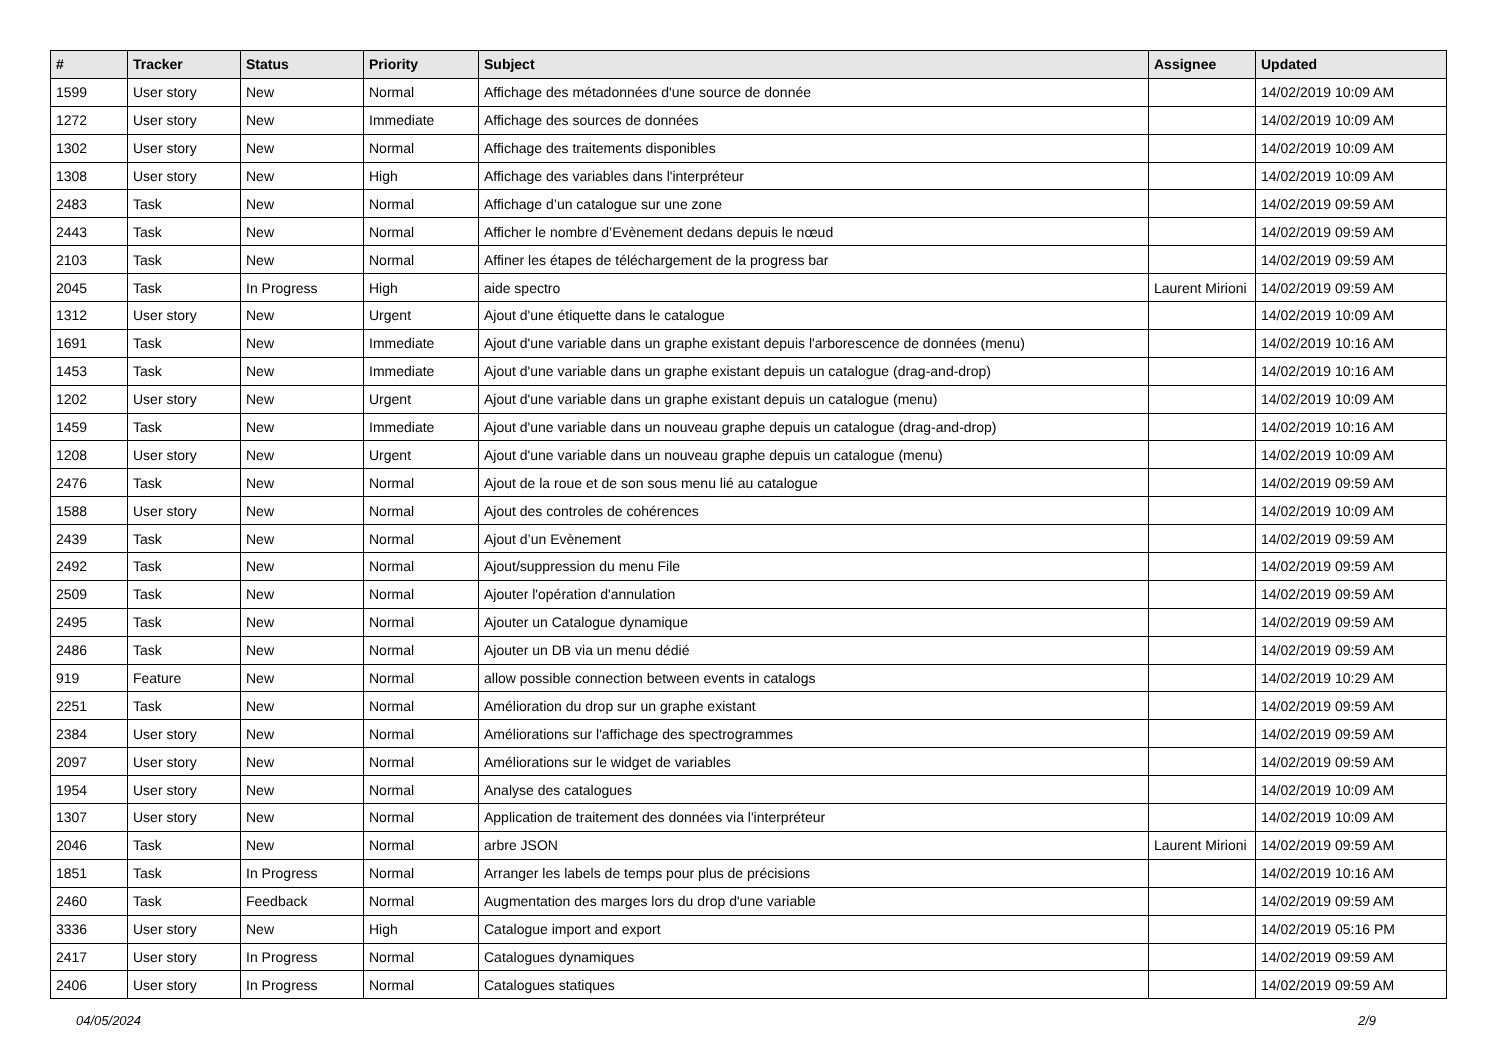| # | Tracker | Status | Priority | Subject | Assignee | Updated |
| --- | --- | --- | --- | --- | --- | --- |
| 1599 | User story | New | Normal | Affichage des métadonnées d'une source de donnée | | 14/02/2019 10:09 AM |
| 1272 | User story | New | Immediate | Affichage des sources de données | | 14/02/2019 10:09 AM |
| 1302 | User story | New | Normal | Affichage des traitements disponibles | | 14/02/2019 10:09 AM |
| 1308 | User story | New | High | Affichage des variables dans l'interpréteur | | 14/02/2019 10:09 AM |
| 2483 | Task | New | Normal | Affichage d’un catalogue sur une zone | | 14/02/2019 09:59 AM |
| 2443 | Task | New | Normal | Afficher le nombre d’Evènement dedans depuis le nœud | | 14/02/2019 09:59 AM |
| 2103 | Task | New | Normal | Affiner les étapes de téléchargement de la progress bar | | 14/02/2019 09:59 AM |
| 2045 | Task | In Progress | High | aide spectro | Laurent Mirioni | 14/02/2019 09:59 AM |
| 1312 | User story | New | Urgent | Ajout d'une étiquette dans le catalogue | | 14/02/2019 10:09 AM |
| 1691 | Task | New | Immediate | Ajout d'une variable dans un graphe existant depuis l'arborescence de données (menu) | | 14/02/2019 10:16 AM |
| 1453 | Task | New | Immediate | Ajout d'une variable dans un graphe existant depuis un catalogue (drag-and-drop) | | 14/02/2019 10:16 AM |
| 1202 | User story | New | Urgent | Ajout d'une variable dans un graphe existant depuis un catalogue (menu) | | 14/02/2019 10:09 AM |
| 1459 | Task | New | Immediate | Ajout d'une variable dans un nouveau graphe depuis un catalogue (drag-and-drop) | | 14/02/2019 10:16 AM |
| 1208 | User story | New | Urgent | Ajout d'une variable dans un nouveau graphe depuis un catalogue (menu) | | 14/02/2019 10:09 AM |
| 2476 | Task | New | Normal | Ajout de la roue et de son sous menu lié au catalogue | | 14/02/2019 09:59 AM |
| 1588 | User story | New | Normal | Ajout des controles de cohérences | | 14/02/2019 10:09 AM |
| 2439 | Task | New | Normal | Ajout d’un Evènement | | 14/02/2019 09:59 AM |
| 2492 | Task | New | Normal | Ajout/suppression du menu File | | 14/02/2019 09:59 AM |
| 2509 | Task | New | Normal | Ajouter l'opération d'annulation | | 14/02/2019 09:59 AM |
| 2495 | Task | New | Normal | Ajouter un Catalogue dynamique | | 14/02/2019 09:59 AM |
| 2486 | Task | New | Normal | Ajouter un DB via un menu dédié | | 14/02/2019 09:59 AM |
| 919 | Feature | New | Normal | allow possible connection between events in catalogs | | 14/02/2019 10:29 AM |
| 2251 | Task | New | Normal | Amélioration du drop sur un graphe existant | | 14/02/2019 09:59 AM |
| 2384 | User story | New | Normal | Améliorations sur l'affichage des spectrogrammes | | 14/02/2019 09:59 AM |
| 2097 | User story | New | Normal | Améliorations sur le widget de variables | | 14/02/2019 09:59 AM |
| 1954 | User story | New | Normal | Analyse des catalogues | | 14/02/2019 10:09 AM |
| 1307 | User story | New | Normal | Application de traitement des données via l'interpréteur | | 14/02/2019 10:09 AM |
| 2046 | Task | New | Normal | arbre JSON | Laurent Mirioni | 14/02/2019 09:59 AM |
| 1851 | Task | In Progress | Normal | Arranger les labels de temps pour plus de précisions | | 14/02/2019 10:16 AM |
| 2460 | Task | Feedback | Normal | Augmentation des marges lors du drop d'une variable | | 14/02/2019 09:59 AM |
| 3336 | User story | New | High | Catalogue import and export | | 14/02/2019 05:16 PM |
| 2417 | User story | In Progress | Normal | Catalogues dynamiques | | 14/02/2019 09:59 AM |
| 2406 | User story | In Progress | Normal | Catalogues statiques | | 14/02/2019 09:59 AM |
04/05/2024 2/9